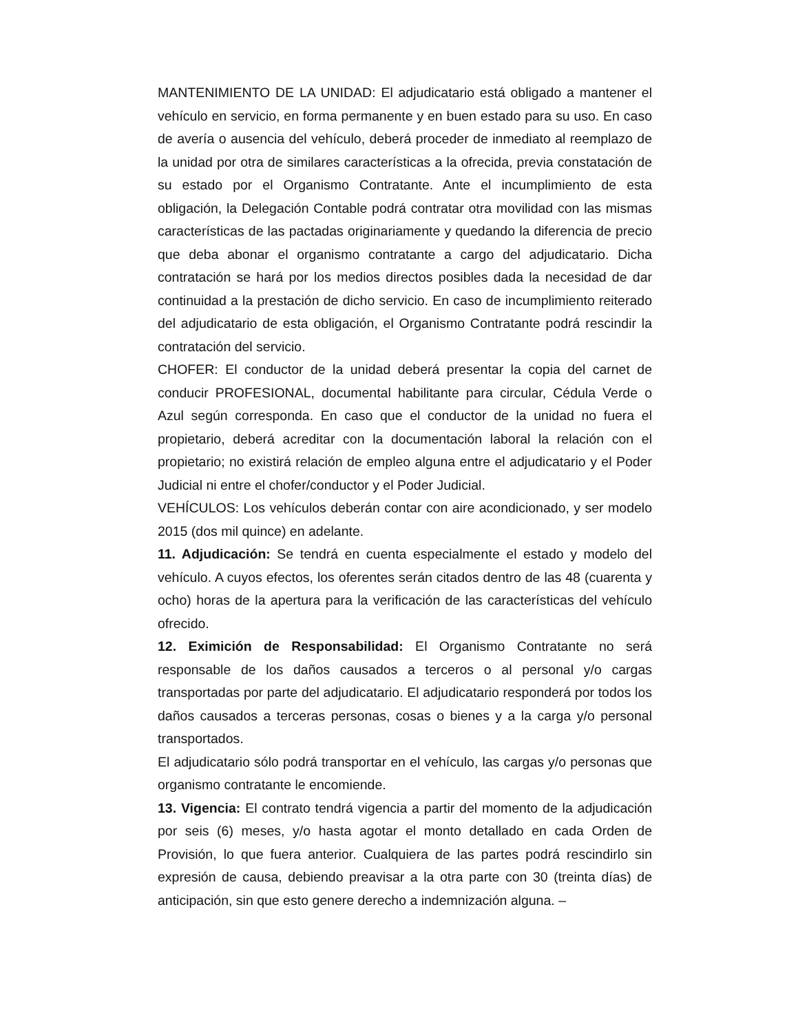MANTENIMIENTO DE LA UNIDAD: El adjudicatario está obligado a mantener el vehículo en servicio, en forma permanente y en buen estado para su uso. En caso de avería o ausencia del vehículo, deberá proceder de inmediato al reemplazo de la unidad por otra de similares características a la ofrecida, previa constatación de su estado por el Organismo Contratante. Ante el incumplimiento de esta obligación, la Delegación Contable podrá contratar otra movilidad con las mismas características de las pactadas originariamente y quedando la diferencia de precio que deba abonar el organismo contratante a cargo del adjudicatario. Dicha contratación se hará por los medios directos posibles dada la necesidad de dar continuidad a la prestación de dicho servicio. En caso de incumplimiento reiterado del adjudicatario de esta obligación, el Organismo Contratante podrá rescindir la contratación del servicio.
CHOFER: El conductor de la unidad deberá presentar la copia del carnet de conducir PROFESIONAL, documental habilitante para circular, Cédula Verde o Azul según corresponda. En caso que el conductor de la unidad no fuera el propietario, deberá acreditar con la documentación laboral la relación con el propietario; no existirá relación de empleo alguna entre el adjudicatario y el Poder Judicial ni entre el chofer/conductor y el Poder Judicial.
VEHÍCULOS: Los vehículos deberán contar con aire acondicionado, y ser modelo 2015 (dos mil quince) en adelante.
11. Adjudicación: Se tendrá en cuenta especialmente el estado y modelo del vehículo. A cuyos efectos, los oferentes serán citados dentro de las 48 (cuarenta y ocho) horas de la apertura para la verificación de las características del vehículo ofrecido.
12. Eximición de Responsabilidad: El Organismo Contratante no será responsable de los daños causados a terceros o al personal y/o cargas transportadas por parte del adjudicatario. El adjudicatario responderá por todos los daños causados a terceras personas, cosas o bienes y a la carga y/o personal transportados.
El adjudicatario sólo podrá transportar en el vehículo, las cargas y/o personas que organismo contratante le encomiende.
13. Vigencia: El contrato tendrá vigencia a partir del momento de la adjudicación por seis (6) meses, y/o hasta agotar el monto detallado en cada Orden de Provisión, lo que fuera anterior. Cualquiera de las partes podrá rescindirlo sin expresión de causa, debiendo preavisar a la otra parte con 30 (treinta días) de anticipación, sin que esto genere derecho a indemnización alguna. –